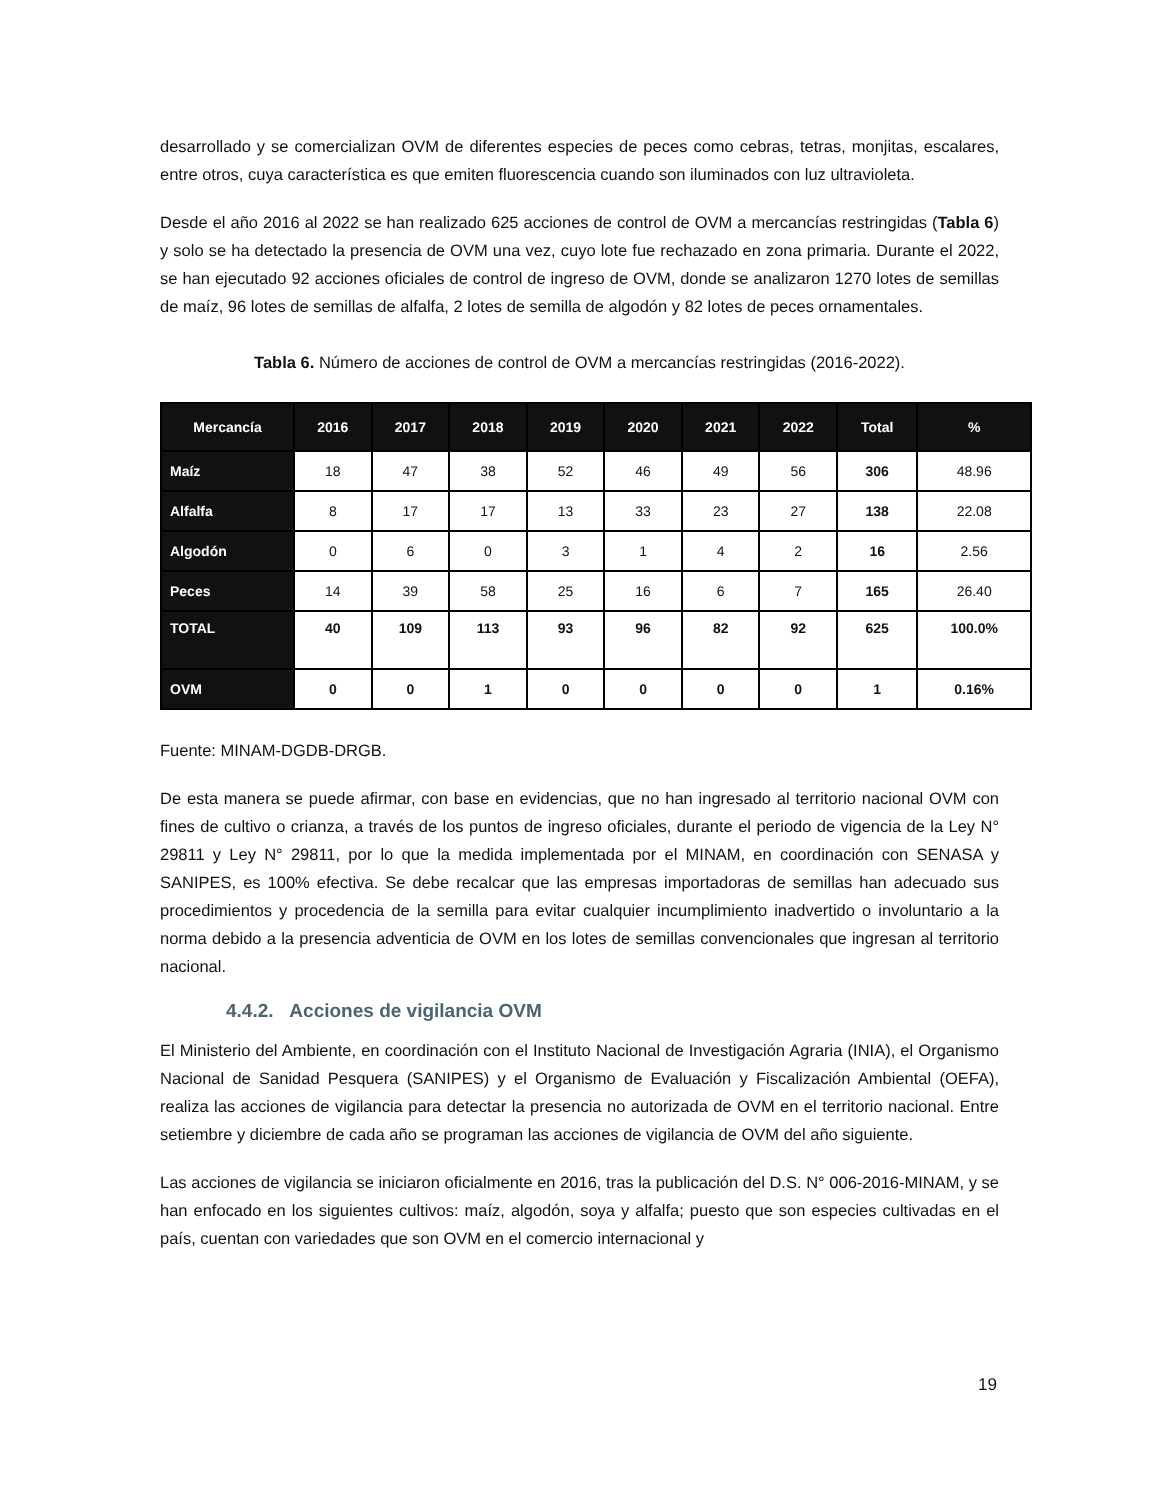desarrollado y se comercializan OVM de diferentes especies de peces como cebras, tetras, monjitas, escalares, entre otros, cuya característica es que emiten fluorescencia cuando son iluminados con luz ultravioleta.
Desde el año 2016 al 2022 se han realizado 625 acciones de control de OVM a mercancías restringidas (Tabla 6) y solo se ha detectado la presencia de OVM una vez, cuyo lote fue rechazado en zona primaria. Durante el 2022, se han ejecutado 92 acciones oficiales de control de ingreso de OVM, donde se analizaron 1270 lotes de semillas de maíz, 96 lotes de semillas de alfalfa, 2 lotes de semilla de algodón y 82 lotes de peces ornamentales.
Tabla 6. Número de acciones de control de OVM a mercancías restringidas (2016-2022).
| Mercancía | 2016 | 2017 | 2018 | 2019 | 2020 | 2021 | 2022 | Total | % |
| --- | --- | --- | --- | --- | --- | --- | --- | --- | --- |
| Maíz | 18 | 47 | 38 | 52 | 46 | 49 | 56 | 306 | 48.96 |
| Alfalfa | 8 | 17 | 17 | 13 | 33 | 23 | 27 | 138 | 22.08 |
| Algodón | 0 | 6 | 0 | 3 | 1 | 4 | 2 | 16 | 2.56 |
| Peces | 14 | 39 | 58 | 25 | 16 | 6 | 7 | 165 | 26.40 |
| TOTAL | 40 | 109 | 113 | 93 | 96 | 82 | 92 | 625 | 100.0% |
| OVM | 0 | 0 | 1 | 0 | 0 | 0 | 0 | 1 | 0.16% |
Fuente: MINAM-DGDB-DRGB.
De esta manera se puede afirmar, con base en evidencias, que no han ingresado al territorio nacional OVM con fines de cultivo o crianza, a través de los puntos de ingreso oficiales, durante el periodo de vigencia de la Ley N° 29811 y Ley N° 29811, por lo que la medida implementada por el MINAM, en coordinación con SENASA y SANIPES, es 100% efectiva. Se debe recalcar que las empresas importadoras de semillas han adecuado sus procedimientos y procedencia de la semilla para evitar cualquier incumplimiento inadvertido o involuntario a la norma debido a la presencia adventicia de OVM en los lotes de semillas convencionales que ingresan al territorio nacional.
4.4.2. Acciones de vigilancia OVM
El Ministerio del Ambiente, en coordinación con el Instituto Nacional de Investigación Agraria (INIA), el Organismo Nacional de Sanidad Pesquera (SANIPES) y el Organismo de Evaluación y Fiscalización Ambiental (OEFA), realiza las acciones de vigilancia para detectar la presencia no autorizada de OVM en el territorio nacional. Entre setiembre y diciembre de cada año se programan las acciones de vigilancia de OVM del año siguiente.
Las acciones de vigilancia se iniciaron oficialmente en 2016, tras la publicación del D.S. N° 006-2016-MINAM, y se han enfocado en los siguientes cultivos: maíz, algodón, soya y alfalfa; puesto que son especies cultivadas en el país, cuentan con variedades que son OVM en el comercio internacional y
19